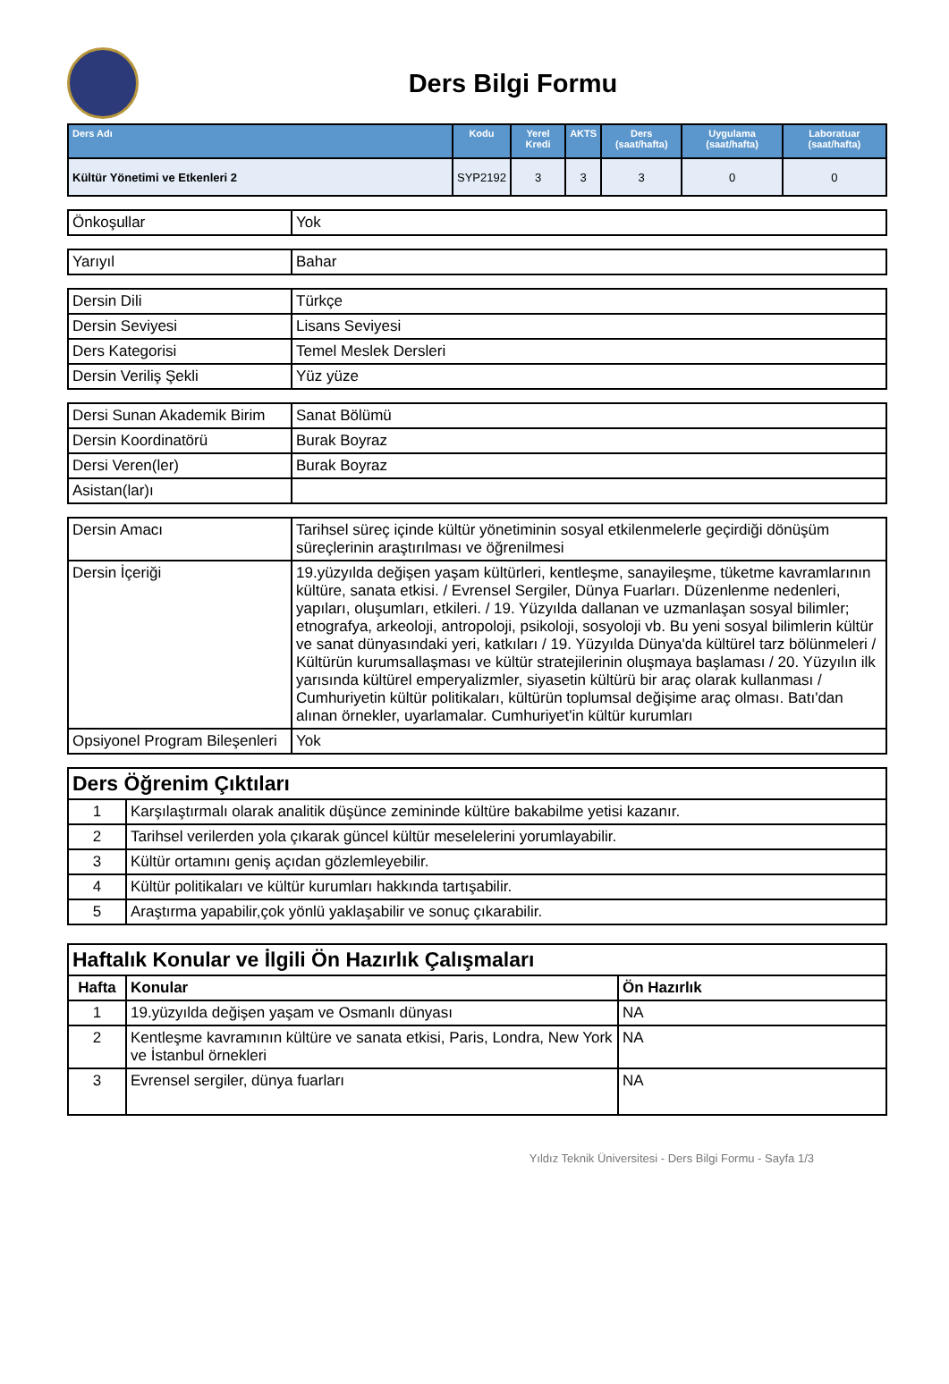Ders Bilgi Formu
| Ders Adı | Kodu | Yerel Kredi | AKTS | Ders (saat/hafta) | Uygulama (saat/hafta) | Laboratuar (saat/hafta) |
| --- | --- | --- | --- | --- | --- | --- |
| Kültür Yönetimi ve Etkenleri 2 | SYP2192 | 3 | 3 | 3 | 0 | 0 |
| Önkoşullar | Yok |
| Yarıyıl | Bahar |
| Dersin Dili | Türkçe |
| Dersin Seviyesi | Lisans Seviyesi |
| Ders Kategorisi | Temel Meslek Dersleri |
| Dersin Veriliş Şekli | Yüz yüze |
| Dersi Sunan Akademik Birim | Sanat Bölümü |
| Dersin Koordinatörü | Burak Boyraz |
| Dersi Veren(ler) | Burak Boyraz |
| Asistan(lar)ı | |
| Dersin Amacı | Tarihsel süreç içinde kültür yönetiminin sosyal etkilenmelerle geçirdiği dönüşüm süreçlerinin araştırılması ve öğrenilmesi |
| Dersin İçeriği | 19.yüzyılda değişen yaşam kültürleri, kentleşme, sanayileşme, tüketme kavramlarının kültüre, sanata etkisi. / Evrensel Sergiler, Dünya Fuarları. Düzenlenme nedenleri, yapıları, oluşumları, etkileri. / 19. Yüzyılda dallanan ve uzmanlaşan sosyal bilimler; etnografya, arkeoloji, antropoloji, psikoloji, sosyoloji vb. Bu yeni sosyal bilimlerin kültür ve sanat dünyasındaki yeri, katkıları / 19. Yüzyılda Dünya'da kültürel tarz bölünmeleri / Kültürün kurumsallaşması ve kültür stratejilerinin oluşmaya başlaması / 20. Yüzyılın ilk yarısında kültürel emperyalizmler, siyasetin kültürü bir araç olarak kullanması / Cumhuriyetin kültür politikaları, kültürün toplumsal değişime araç olması. Batı'dan alınan örnekler, uyarlamalar. Cumhuriyet'in kültür kurumları |
| Opsiyonel Program Bileşenleri | Yok |
| Ders Öğrenim Çıktıları | |
| 1 | Karşılaştırmalı olarak analitik düşünce zemininde kültüre bakabilme yetisi kazanır. |
| 2 | Tarihsel verilerden yola çıkarak güncel kültür meselelerini yorumlayabilir. |
| 3 | Kültür ortamını geniş açıdan gözlemleyebilir. |
| 4 | Kültür politikaları ve kültür kurumları hakkında tartışabilir. |
| 5 | Araştırma yapabilir,çok yönlü yaklaşabilir ve sonuç çıkarabilir. |
| Haftalık Konular ve İlgili Ön Hazırlık Çalışmaları | | |
| Hafta | Konular | Ön Hazırlık |
| 1 | 19.yüzyılda değişen yaşam ve Osmanlı dünyası | NA |
| 2 | Kentleşme kavramının kültüre ve sanata etkisi, Paris, Londra, New York ve İstanbul örnekleri | NA |
| 3 | Evrensel sergiler, dünya fuarları | NA |
Yıldız Teknik Üniversitesi - Ders Bilgi Formu - Sayfa 1/3